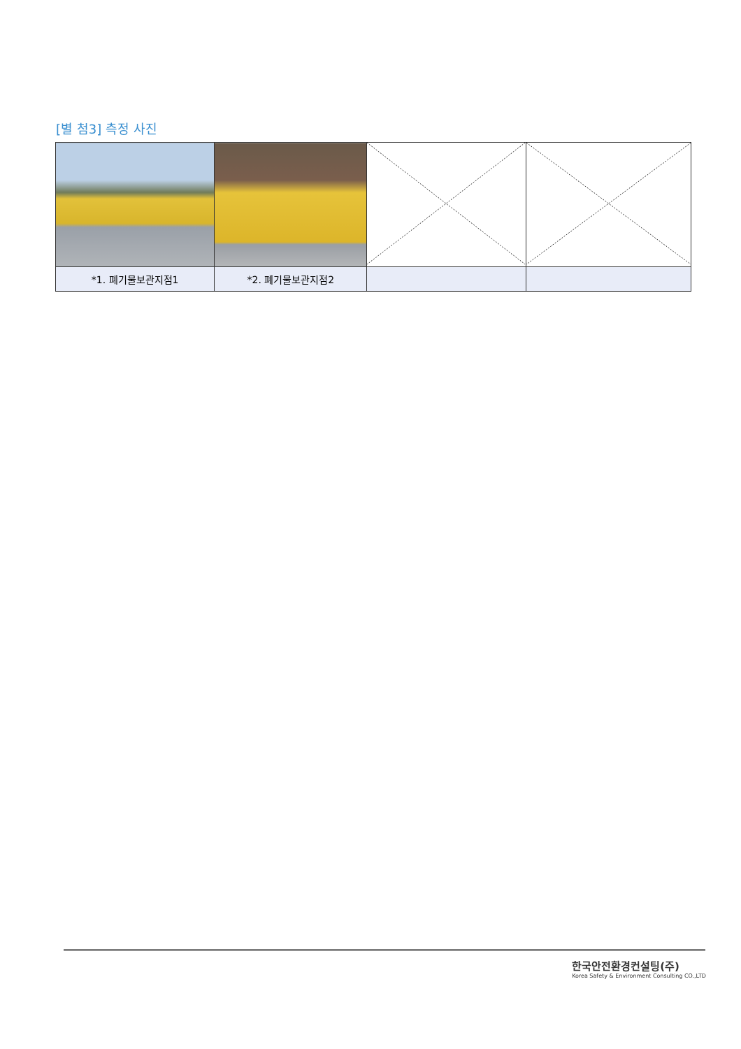[별 첨3] 측정 사진
| *1. 폐기물보관지점1 | *2. 폐기물보관지점2 | | |
한국안전환경컨설팅(주)
Korea Safety & Environment Consulting CO.,LTD